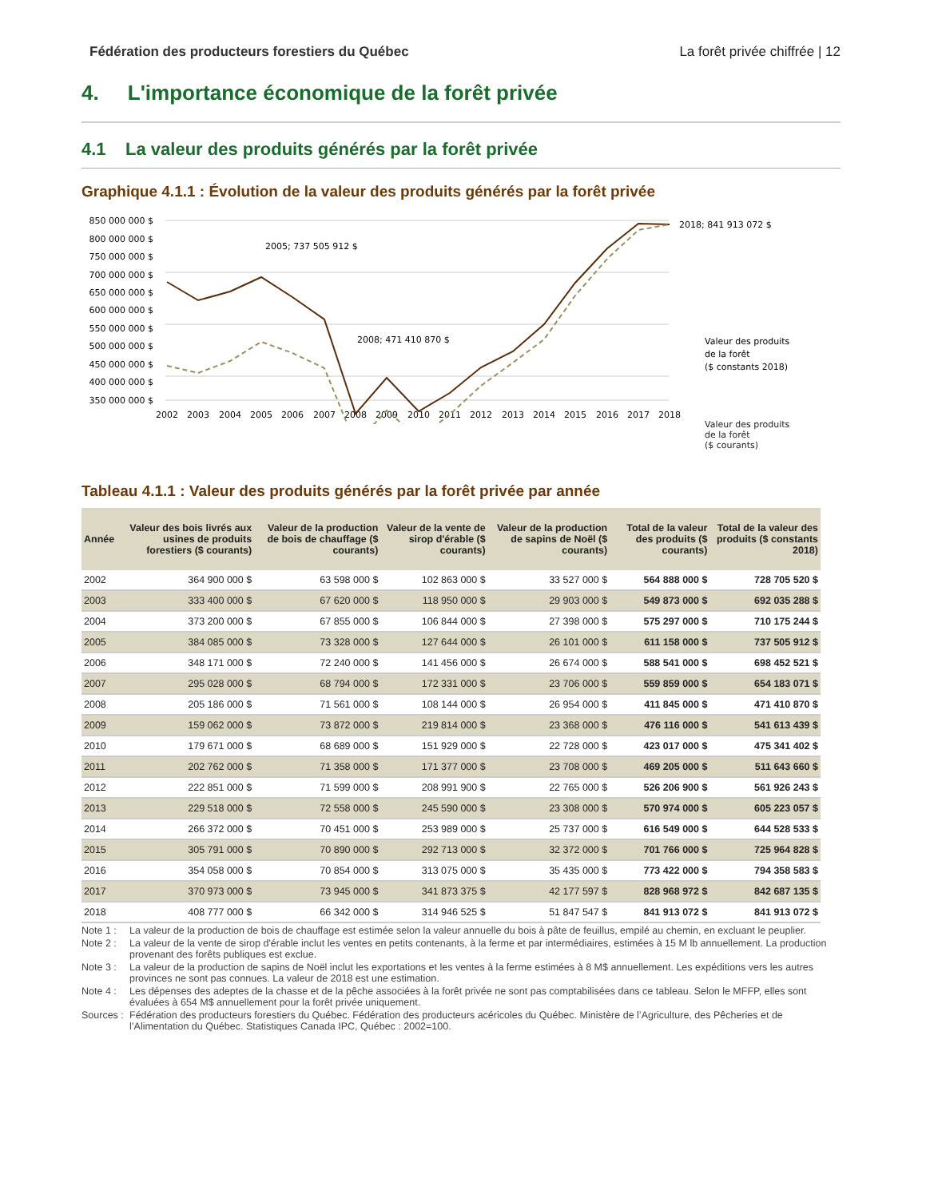Fédération des producteurs forestiers du Québec La forêt privée chiffrée | 12
4. L'importance économique de la forêt privée
4.1 La valeur des produits générés par la forêt privée
Graphique 4.1.1 : Évolution de la valeur des produits générés par la forêt privée
850 000 000 $
800 000 000 $
750 000 000 $
700 000 000 $
650 000 000 $
600 000 000 $
550 000 000 $
500 000 000 $
450 000 000 $
400 000 000 $
350 000 000 $
2002
2003
2004
2005
2006
2007
2008
2009
2010
2011
2012
2013
2014
2015
2016
2017
2018
2005; 737 505 912 $
2008; 471 410 870 $
2018; 841 913 072 $
Valeur des produits
de la forêt
($ constants 2018)
Valeur des produits
de la forêt
($ courants)
Tableau 4.1.1 : Valeur des produits générés par la forêt privée par année
| Année | Valeur des bois livrés aux usines de produits forestiers ($ courants) | Valeur de la production de bois de chauffage ($ courants) | Valeur de la vente de sirop d'érable ($ courants) | Valeur de la production de sapins de Noël ($ courants) | Total de la valeur des produits ($ courants) | Total de la valeur des produits ($ constants 2018) |
| --- | --- | --- | --- | --- | --- | --- |
| 2002 | 364 900 000 $ | 63 598 000 $ | 102 863 000 $ | 33 527 000 $ | 564 888 000 $ | 728 705 520 $ |
| 2003 | 333 400 000 $ | 67 620 000 $ | 118 950 000 $ | 29 903 000 $ | 549 873 000 $ | 692 035 288 $ |
| 2004 | 373 200 000 $ | 67 855 000 $ | 106 844 000 $ | 27 398 000 $ | 575 297 000 $ | 710 175 244 $ |
| 2005 | 384 085 000 $ | 73 328 000 $ | 127 644 000 $ | 26 101 000 $ | 611 158 000 $ | 737 505 912 $ |
| 2006 | 348 171 000 $ | 72 240 000 $ | 141 456 000 $ | 26 674 000 $ | 588 541 000 $ | 698 452 521 $ |
| 2007 | 295 028 000 $ | 68 794 000 $ | 172 331 000 $ | 23 706 000 $ | 559 859 000 $ | 654 183 071 $ |
| 2008 | 205 186 000 $ | 71 561 000 $ | 108 144 000 $ | 26 954 000 $ | 411 845 000 $ | 471 410 870 $ |
| 2009 | 159 062 000 $ | 73 872 000 $ | 219 814 000 $ | 23 368 000 $ | 476 116 000 $ | 541 613 439 $ |
| 2010 | 179 671 000 $ | 68 689 000 $ | 151 929 000 $ | 22 728 000 $ | 423 017 000 $ | 475 341 402 $ |
| 2011 | 202 762 000 $ | 71 358 000 $ | 171 377 000 $ | 23 708 000 $ | 469 205 000 $ | 511 643 660 $ |
| 2012 | 222 851 000 $ | 71 599 000 $ | 208 991 900 $ | 22 765 000 $ | 526 206 900 $ | 561 926 243 $ |
| 2013 | 229 518 000 $ | 72 558 000 $ | 245 590 000 $ | 23 308 000 $ | 570 974 000 $ | 605 223 057 $ |
| 2014 | 266 372 000 $ | 70 451 000 $ | 253 989 000 $ | 25 737 000 $ | 616 549 000 $ | 644 528 533 $ |
| 2015 | 305 791 000 $ | 70 890 000 $ | 292 713 000 $ | 32 372 000 $ | 701 766 000 $ | 725 964 828 $ |
| 2016 | 354 058 000 $ | 70 854 000 $ | 313 075 000 $ | 35 435 000 $ | 773 422 000 $ | 794 358 583 $ |
| 2017 | 370 973 000 $ | 73 945 000 $ | 341 873 375 $ | 42 177 597 $ | 828 968 972 $ | 842 687 135 $ |
| 2018 | 408 777 000 $ | 66 342 000 $ | 314 946 525 $ | 51 847 547 $ | 841 913 072 $ | 841 913 072 $ |
Note 1 : La valeur de la production de bois de chauffage est estimée selon la valeur annuelle du bois à pâte de feuillus, empilé au chemin, en excluant le peuplier.
Note 2 : La valeur de la vente de sirop d'érable inclut les ventes en petits contenants, à la ferme et par intermédiaires, estimées à 15 M lb annuellement. La production provenant des forêts publiques est exclue.
Note 3 : La valeur de la production de sapins de Noël inclut les exportations et les ventes à la ferme estimées à 8 M$ annuellement. Les expéditions vers les autres provinces ne sont pas connues. La valeur de 2018 est une estimation.
Note 4 : Les dépenses des adeptes de la chasse et de la pêche associées à la forêt privée ne sont pas comptabilisées dans ce tableau. Selon le MFFP, elles sont évaluées à 654 M$ annuellement pour la forêt privée uniquement.
Sources : Fédération des producteurs forestiers du Québec. Fédération des producteurs acéricoles du Québec. Ministère de l’Agriculture, des Pêcheries et de l’Alimentation du Québec. Statistiques Canada IPC, Québec : 2002=100.